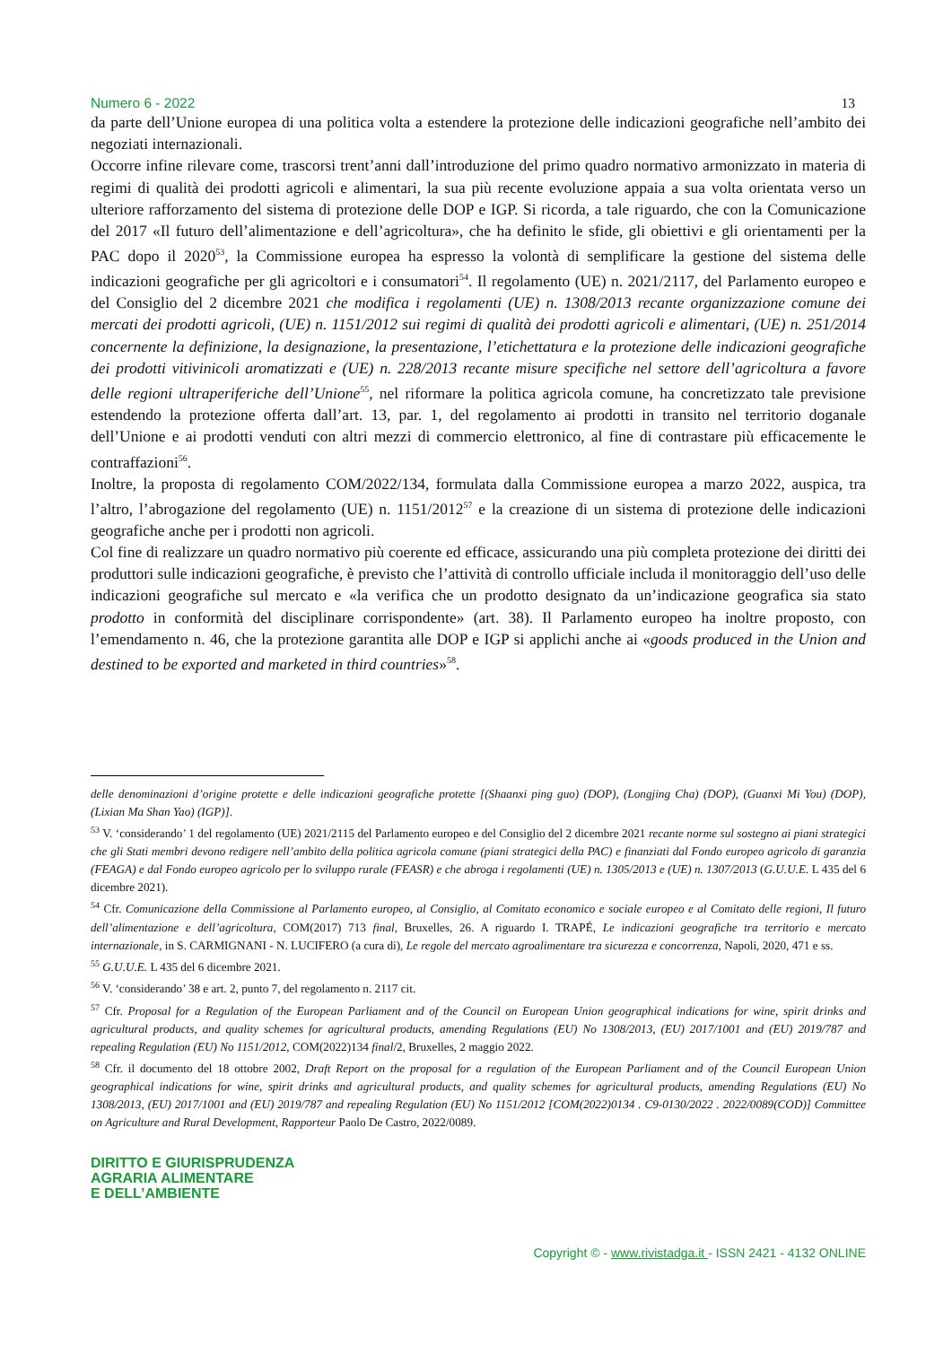Numero 6 - 2022 13
da parte dell’Unione europea di una politica volta a estendere la protezione delle indicazioni geografiche nell’ambito dei negoziati internazionali.
Occorre infine rilevare come, trascorsi trent’anni dall’introduzione del primo quadro normativo armonizzato in materia di regimi di qualità dei prodotti agricoli e alimentari, la sua più recente evoluzione appaia a sua volta orientata verso un ulteriore rafforzamento del sistema di protezione delle DOP e IGP. Si ricorda, a tale riguardo, che con la Comunicazione del 2017 «Il futuro dell’alimentazione e dell’agricoltura», che ha definito le sfide, gli obiettivi e gli orientamenti per la PAC dopo il 2020<sup>53</sup>, la Commissione europea ha espresso la volontà di semplificare la gestione del sistema delle indicazioni geografiche per gli agricoltori e i consumatori<sup>54</sup>. Il regolamento (UE) n. 2021/2117, del Parlamento europeo e del Consiglio del 2 dicembre 2021 che modifica i regolamenti (UE) n. 1308/2013 recante organizzazione comune dei mercati dei prodotti agricoli, (UE) n. 1151/2012 sui regimi di qualità dei prodotti agricoli e alimentari, (UE) n. 251/2014 concernente la definizione, la designazione, la presentazione, l’etichettatura e la protezione delle indicazioni geografiche dei prodotti vitivinicoli aromatizzati e (UE) n. 228/2013 recante misure specifiche nel settore dell’agricoltura a favore delle regioni ultraperiferiche dell’Unione<sup>55</sup>, nel riformare la politica agricola comune, ha concretizzato tale previsione estendendo la protezione offerta dall’art. 13, par. 1, del regolamento ai prodotti in transito nel territorio doganale dell’Unione e ai prodotti venduti con altri mezzi di commercio elettronico, al fine di contrastare più efficacemente le contraffazioni<sup>56</sup>.
Inoltre, la proposta di regolamento COM/2022/134, formulata dalla Commissione europea a marzo 2022, auspica, tra l’altro, l’abrogazione del regolamento (UE) n. 1151/2012<sup>57</sup> e la creazione di un sistema di protezione delle indicazioni geografiche anche per i prodotti non agricoli.
Col fine di realizzare un quadro normativo più coerente ed efficace, assicurando una più completa protezione dei diritti dei produttori sulle indicazioni geografiche, è previsto che l’attività di controllo ufficiale includa il monitoraggio dell’uso delle indicazioni geografiche sul mercato e «la verifica che un prodotto designato da un’indicazione geografica sia stato prodotto in conformità del disciplinare corrispondente» (art. 38). Il Parlamento europeo ha inoltre proposto, con l’emendamento n. 46, che la protezione garantita alle DOP e IGP si applichi anche ai «goods produced in the Union and destined to be exported and marketed in third countries»<sup>58</sup>.
delle denominazioni d’origine protette e delle indicazioni geografiche protette [(Shaanxi ping guo) (DOP), (Longjing Cha) (DOP), (Guanxi Mi You) (DOP), (Lixian Ma Shan Yao) (IGP)].
<sup>53</sup> V. ‘considerando’ 1 del regolamento (UE) 2021/2115 del Parlamento europeo e del Consiglio del 2 dicembre 2021 recante norme sul sostegno ai piani strategici che gli Stati membri devono redigere nell’ambito della politica agricola comune (piani strategici della PAC) e finanziati dal Fondo europeo agricolo di garanzia (FEAGA) e dal Fondo europeo agricolo per lo sviluppo rurale (FEASR) e che abroga i regolamenti (UE) n. 1305/2013 e (UE) n. 1307/2013 (G.U.U.E. L 435 del 6 dicembre 2021).
<sup>54</sup> Cfr. Comunicazione della Commissione al Parlamento europeo, al Consiglio, al Comitato economico e sociale europeo e al Comitato delle regioni, Il futuro dell’alimentazione e dell’agricoltura, COM(2017) 713 final, Bruxelles, 26. A riguardo I. TRAPÉ, Le indicazioni geografiche tra territorio e mercato internazionale, in S. CARMIGNANI - N. LUCIFERO (a cura di), Le regole del mercato agroalimentare tra sicurezza e concorrenza, Napoli, 2020, 471 e ss.
<sup>55</sup> G.U.U.E. L 435 del 6 dicembre 2021.
<sup>56</sup> V. ‘considerando’ 38 e art. 2, punto 7, del regolamento n. 2117 cit.
<sup>57</sup> Cfr. Proposal for a Regulation of the European Parliament and of the Council on European Union geographical indications for wine, spirit drinks and agricultural products, and quality schemes for agricultural products, amending Regulations (EU) No 1308/2013, (EU) 2017/1001 and (EU) 2019/787 and repealing Regulation (EU) No 1151/2012, COM(2022)134 final/2, Bruxelles, 2 maggio 2022.
<sup>58</sup> Cfr. il documento del 18 ottobre 2002, Draft Report on the proposal for a regulation of the European Parliament and of the Council European Union geographical indications for wine, spirit drinks and agricultural products, and quality schemes for agricultural products, amending Regulations (EU) No 1308/2013, (EU) 2017/1001 and (EU) 2019/787 and repealing Regulation (EU) No 1151/2012 [COM(2022)0134 . C9-0130/2022 . 2022/0089(COD)] Committee on Agriculture and Rural Development, Rapporteur Paolo De Castro, 2022/0089.
DIRITTO E GIURISPRUDENZA
AGRARIA ALIMENTARE
E DELL’AMBIENTE
Copyright © - www.rivistadga.it - ISSN 2421 - 4132 ONLINE